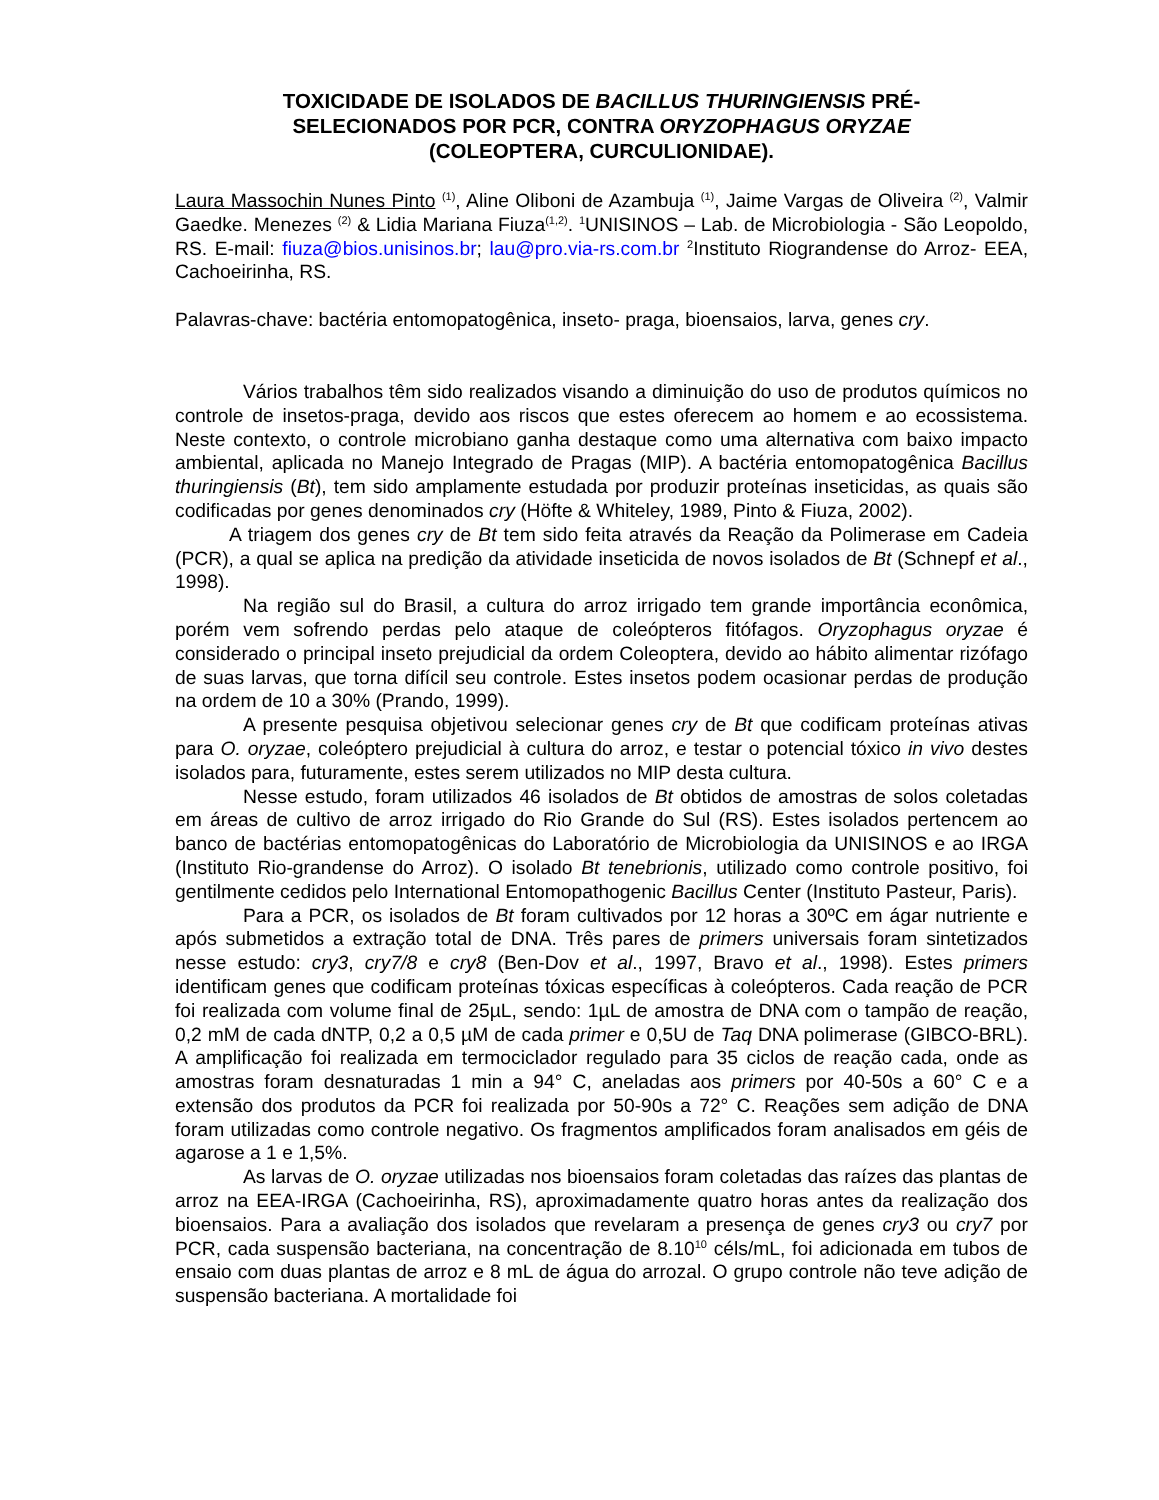TOXICIDADE DE ISOLADOS DE BACILLUS THURINGIENSIS PRÉ-
SELECIONADOS POR PCR, CONTRA ORYZOPHAGUS ORYZAE
(COLEOPTERA, CURCULIONIDAE).
Laura Massochin Nunes Pinto <sup>(1)</sup>, Aline Oliboni de Azambuja <sup>(1)</sup>, Jaime Vargas de Oliveira <sup>(2)</sup>, Valmir Gaedke. Menezes <sup>(2)</sup> & Lidia Mariana Fiuza<sup>(1,2)</sup>. <sup>1</sup>UNISINOS – Lab. de Microbiologia - São Leopoldo, RS. E-mail: fiuza@bios.unisinos.br; lau@pro.via-rs.com.br <sup>2</sup>Instituto Riograndense do Arroz- EEA, Cachoeirinha, RS.
Palavras-chave: bactéria entomopatogênica, inseto- praga, bioensaios, larva, genes cry.
Vários trabalhos têm sido realizados visando a diminuição do uso de produtos químicos no controle de insetos-praga, devido aos riscos que estes oferecem ao homem e ao ecossistema. Neste contexto, o controle microbiano ganha destaque como uma alternativa com baixo impacto ambiental, aplicada no Manejo Integrado de Pragas (MIP). A bactéria entomopatogênica Bacillus thuringiensis (Bt), tem sido amplamente estudada por produzir proteínas inseticidas, as quais são codificadas por genes denominados cry (Höfte & Whiteley, 1989, Pinto & Fiuza, 2002).
A triagem dos genes cry de Bt tem sido feita através da Reação da Polimerase em Cadeia (PCR), a qual se aplica na predição da atividade inseticida de novos isolados de Bt (Schnepf et al., 1998).
Na região sul do Brasil, a cultura do arroz irrigado tem grande importância econômica, porém vem sofrendo perdas pelo ataque de coleópteros fitófagos. Oryzophagus oryzae é considerado o principal inseto prejudicial da ordem Coleoptera, devido ao hábito alimentar rizófago de suas larvas, que torna difícil seu controle. Estes insetos podem ocasionar perdas de produção na ordem de 10 a 30% (Prando, 1999).
A presente pesquisa objetivou selecionar genes cry de Bt que codificam proteínas ativas para O. oryzae, coleóptero prejudicial à cultura do arroz, e testar o potencial tóxico in vivo destes isolados para, futuramente, estes serem utilizados no MIP desta cultura.
Nesse estudo, foram utilizados 46 isolados de Bt obtidos de amostras de solos coletadas em áreas de cultivo de arroz irrigado do Rio Grande do Sul (RS). Estes isolados pertencem ao banco de bactérias entomopatogênicas do Laboratório de Microbiologia da UNISINOS e ao IRGA (Instituto Rio-grandense do Arroz). O isolado Bt tenebrionis, utilizado como controle positivo, foi gentilmente cedidos pelo International Entomopathogenic Bacillus Center (Instituto Pasteur, Paris).
Para a PCR, os isolados de Bt foram cultivados por 12 horas a 30ºC em ágar nutriente e após submetidos a extração total de DNA. Três pares de primers universais foram sintetizados nesse estudo: cry3, cry7/8 e cry8 (Ben-Dov et al., 1997, Bravo et al., 1998). Estes primers identificam genes que codificam proteínas tóxicas específicas à coleópteros. Cada reação de PCR foi realizada com volume final de 25µL, sendo: 1µL de amostra de DNA com o tampão de reação, 0,2 mM de cada dNTP, 0,2 a 0,5 µM de cada primer e 0,5U de Taq DNA polimerase (GIBCO-BRL). A amplificação foi realizada em termociclador regulado para 35 ciclos de reação cada, onde as amostras foram desnaturadas 1 min a 94° C, aneladas aos primers por 40-50s a 60° C e a extensão dos produtos da PCR foi realizada por 50-90s a 72° C. Reações sem adição de DNA foram utilizadas como controle negativo. Os fragmentos amplificados foram analisados em géis de agarose a 1 e 1,5%.
As larvas de O. oryzae utilizadas nos bioensaios foram coletadas das raízes das plantas de arroz na EEA-IRGA (Cachoeirinha, RS), aproximadamente quatro horas antes da realização dos bioensaios. Para a avaliação dos isolados que revelaram a presença de genes cry3 ou cry7 por PCR, cada suspensão bacteriana, na concentração de 8.10<sup>10</sup> céls/mL, foi adicionada em tubos de ensaio com duas plantas de arroz e 8 mL de água do arrozal. O grupo controle não teve adição de suspensão bacteriana. A mortalidade foi